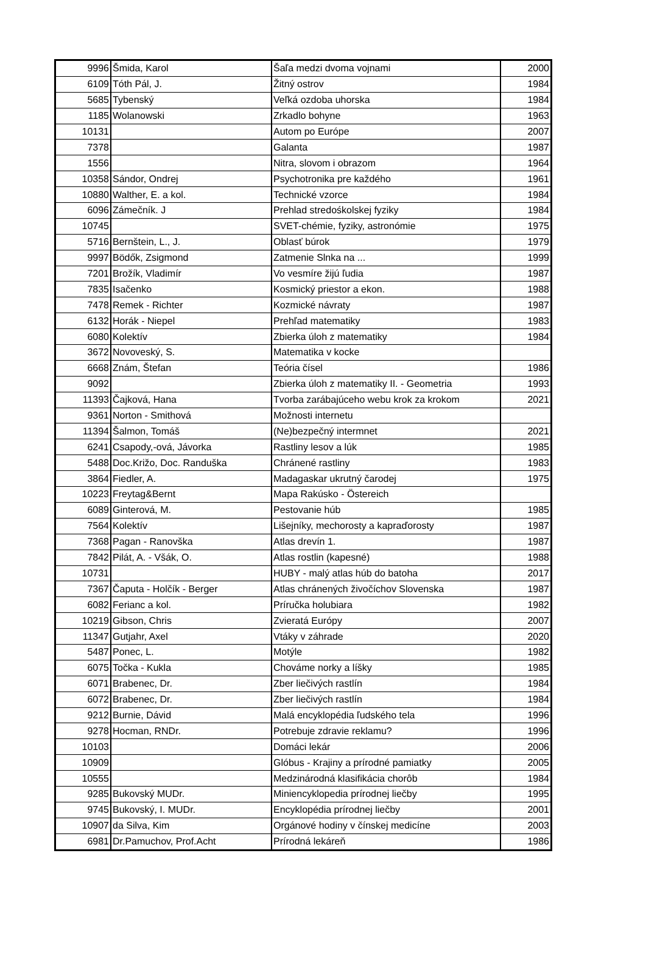| 9996 | Šmida, Karol | Šaľa medzi dvoma vojnami | 2000 |
| 6109 | Tóth Pál, J. | Žitný ostrov | 1984 |
| 5685 | Tybenský | Veľká ozdoba uhorska | 1984 |
| 1185 | Wolanowski | Zrkadlo bohyne | 1963 |
| 10131 | | Autom po Európe | 2007 |
| 7378 | | Galanta | 1987 |
| 1556 | | Nitra, slovom i obrazom | 1964 |
| 10358 | Sándor, Ondrej | Psychotronika pre každého | 1961 |
| 10880 | Walther, E. a kol. | Technické vzorce | 1984 |
| 6096 | Zámečník. J | Prehlad stredośkolskej fyziky | 1984 |
| 10745 | | SVET-chémie, fyziky, astronómie | 1975 |
| 5716 | Bernštein, L., J. | Oblasť búrok | 1979 |
| 9997 | Bödők, Zsigmond | Zatmenie Slnka na ... | 1999 |
| 7201 | Brožík, Vladimír | Vo vesmíre žijú ľudia | 1987 |
| 7835 | Isačenko | Kosmický priestor a ekon. | 1988 |
| 7478 | Remek - Richter | Kozmické návraty | 1987 |
| 6132 | Horák - Niepel | Prehľad matematiky | 1983 |
| 6080 | Kolektív | Zbierka úloh z matematiky | 1984 |
| 3672 | Novoveský, S. | Matematika v kocke | |
| 6668 | Znám, Štefan | Teória čísel | 1986 |
| 9092 | | Zbierka úloh z matematiky II. - Geometria | 1993 |
| 11393 | Čajková, Hana | Tvorba zarábajúceho webu krok za krokom | 2021 |
| 9361 | Norton - Smithová | Možnosti internetu | |
| 11394 | Šalmon, Tomáš | (Ne)bezpečný intermnet | 2021 |
| 6241 | Csapody,-ová, Jávorka | Rastliny lesov a lúk | 1985 |
| 5488 | Doc.Križo, Doc. Randuška | Chránené rastliny | 1983 |
| 3864 | Fiedler, A. | Madagaskar ukrutný čarodej | 1975 |
| 10223 | Freytag&Bernt | Mapa Rakúsko - Östereich | |
| 6089 | Ginterová, M. | Pestovanie húb | 1985 |
| 7564 | Kolektív | Lišejníky, mechorosty a kapraďorosty | 1987 |
| 7368 | Pagan - Ranovška | Atlas drevín 1. | 1987 |
| 7842 | Pilát, A. - Všák, O. | Atlas rostlin (kapesné) | 1988 |
| 10731 | | HUBY - malý atlas húb do batoha | 2017 |
| 7367 | Čaputa - Holčík - Berger | Atlas chránených živočíchov Slovenska | 1987 |
| 6082 | Ferianc a kol. | Príručka holubiara | 1982 |
| 10219 | Gibson, Chris | Zvieratá Európy | 2007 |
| 11347 | Gutjahr, Axel | Vtáky v záhrade | 2020 |
| 5487 | Ponec, L. | Motýle | 1982 |
| 6075 | Točka - Kukla | Chováme norky a líšky | 1985 |
| 6071 | Brabenec, Dr. | Zber liečivých rastlín | 1984 |
| 6072 | Brabenec, Dr. | Zber liečivých rastlín | 1984 |
| 9212 | Burnie, Dávid | Malá encyklopédia ľudského tela | 1996 |
| 9278 | Hocman, RNDr. | Potrebuje zdravie reklamu? | 1996 |
| 10103 | | Domáci lekár | 2006 |
| 10909 | | Glóbus - Krajiny a prírodné pamiatky | 2005 |
| 10555 | | Medzinárodná klasifikácia chorôb | 1984 |
| 9285 | Bukovský MUDr. | Miniencyklopedia prírodnej liečby | 1995 |
| 9745 | Bukovský, I. MUDr. | Encyklopédia prírodnej liečby | 2001 |
| 10907 | da Silva, Kim | Orgánové hodiny v čínskej medicíne | 2003 |
| 6981 | Dr.Pamuchov, Prof.Acht | Prírodná lekáreň | 1986 |